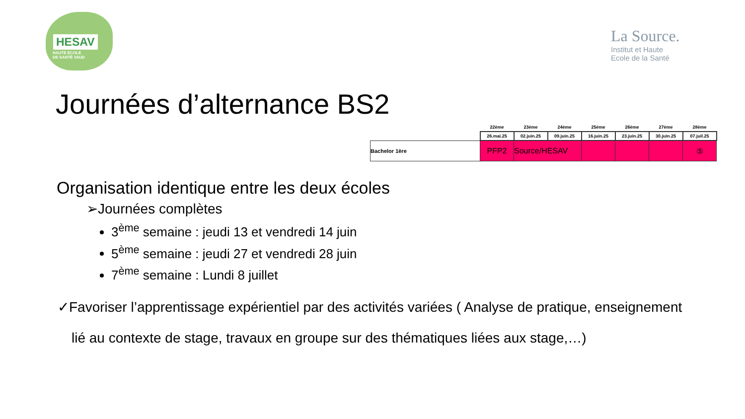HESAV
HAUTE ÉCOLE
DE SANTÉ VAUD
La Source.
Institut et Haute
Ecole de la Santé
Journées d’alternance BS2
| | 22ème | 23ème | 24ème | 25ème | 26ème | 27ème | 28ème |
| | 26.mai.25 | 02.juin.25 | 09.juin.25 | 16.juin.25 | 23.juin.25 | 30.juin.25 | 07.juil.25 |
| Bachelor 1ère | PFP2 | Source/HESAV | | | | | ⑤ |
Organisation identique entre les deux écoles
➢Journées complètes
3<sup>ème</sup> semaine : jeudi 13 et vendredi 14 juin
5<sup>ème</sup> semaine : jeudi 27 et vendredi 28 juin
7<sup>ème</sup> semaine : Lundi 8 juillet
✓Favoriser l’apprentissage expérientiel par des activités variées ( Analyse de pratique, enseignement lié au contexte de stage, travaux en groupe sur des thématiques liées aux stage,…)